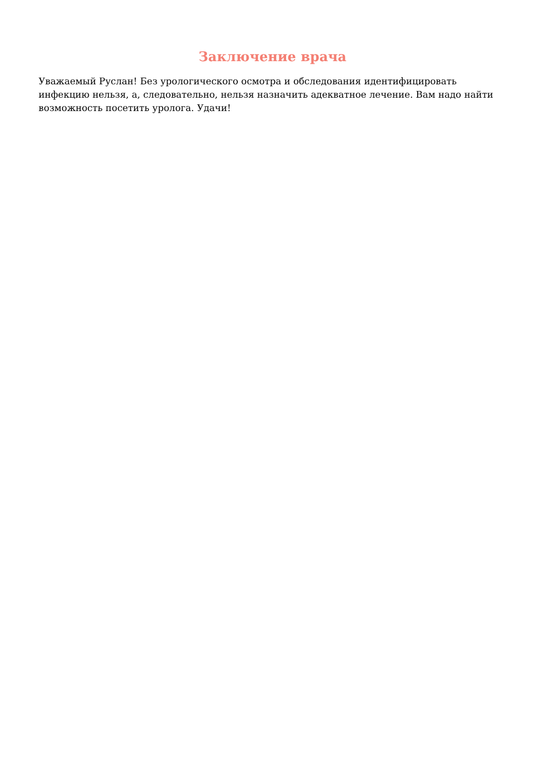Заключение врача
Уважаемый Руслан! Без урологического осмотра и обследования идентифицировать инфекцию нельзя, а, следовательно, нельзя назначить адекватное лечение. Вам надо найти возможность посетить уролога. Удачи!